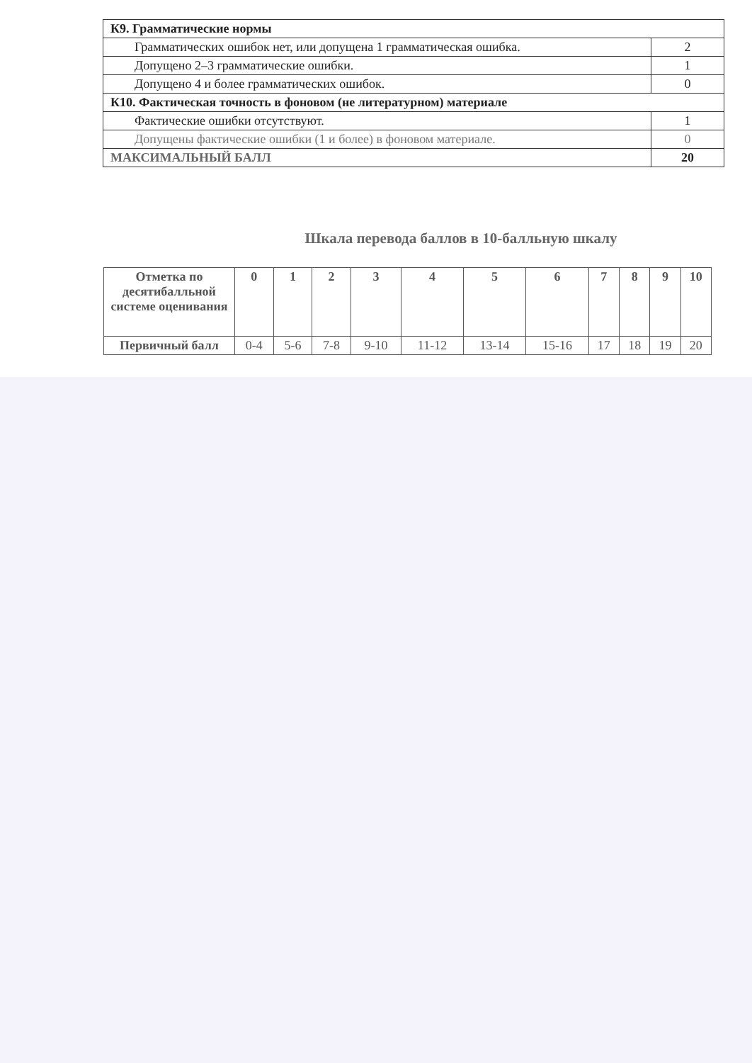| К9. Грамматические нормы | |
| Грамматических ошибок нет, или допущена 1 грамматическая ошибка. | 2 |
| Допущено 2–3 грамматические ошибки. | 1 |
| Допущено 4 и более грамматических ошибок. | 0 |
| К10. Фактическая точность в фоновом (не литературном) материале | |
| Фактические ошибки отсутствуют. | 1 |
| Допущены фактические ошибки (1 и более) в фоновом материале. | 0 |
| МАКСИМАЛЬНЫЙ БАЛЛ | 20 |
Шкала перевода баллов в 10-балльную шкалу
| Отметка по десятибалльной системе оценивания | 0 | 1 | 2 | 3 | 4 | 5 | 6 | 7 | 8 | 9 | 10 |
| --- | --- | --- | --- | --- | --- | --- | --- | --- | --- | --- | --- |
| Первичный балл | 0-4 | 5-6 | 7-8 | 9-10 | 11-12 | 13-14 | 15-16 | 17 | 18 | 19 | 20 |